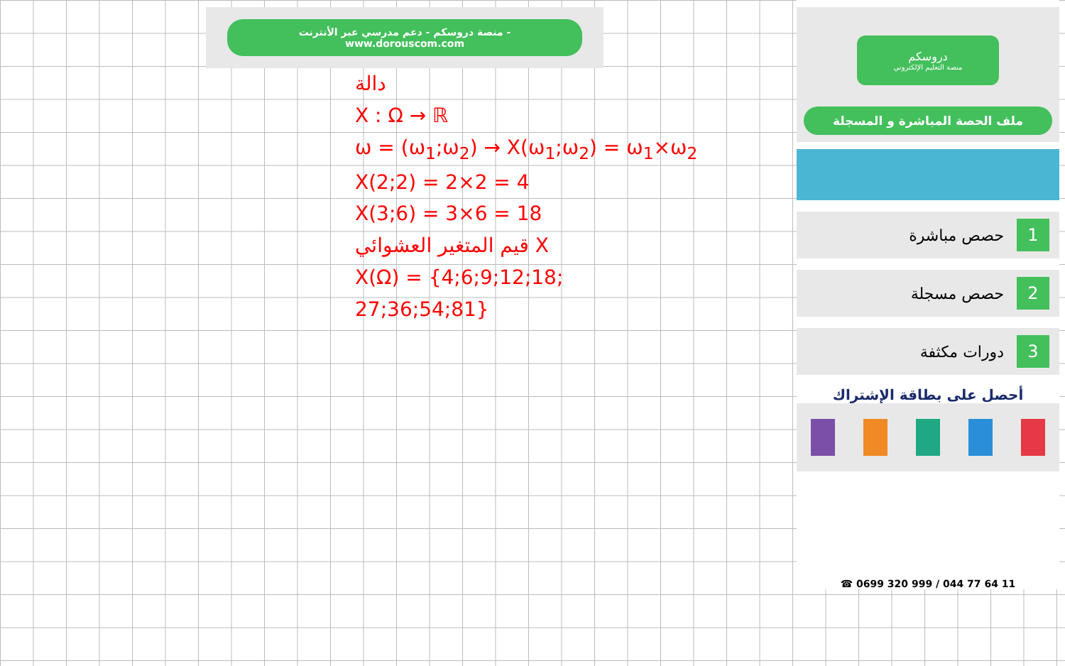منصة دروسكم - دعم مدرسي عبر الأنترنت - www.dorouscom.com
دالة
X : Ω → ℝ
ω = (ω<sub>1</sub>;ω<sub>2</sub>) → X(ω<sub>1</sub>;ω<sub>2</sub>) = ω<sub>1</sub>×ω<sub>2</sub>
X(2;2) = 2×2 = 4
X(3;6) = 3×6 = 18
قيم المتغير العشوائي X
X(Ω) = {4;6;9;12;18;
27;36;54;81}
دروسكم
منصة التعليم الإلكتروني
ملف الحصة المباشرة و المسجلة
حصص مباشرة 1
حصص مسجلة 2
دورات مكثفة 3
أحصل على بطاقة الإشتراك
☎ 0699 320 999 / 044 77 64 11